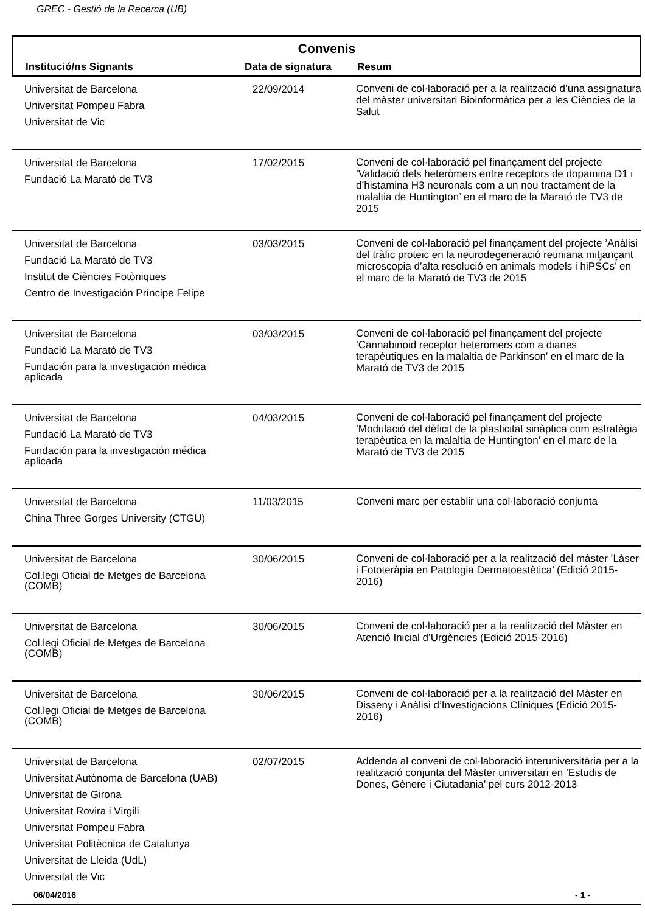GREC - Gestió de la Recerca (UB)
Convenis
| Institució/ns Signants | Data de signatura | Resum |
| --- | --- | --- |
| Universitat de Barcelona Universitat Pompeu Fabra Universitat de Vic | 22/09/2014 | Conveni de col·laboració per a la realització d’una assignatura del màster universitari Bioinformàtica per a les Ciències de la Salut |
| Universitat de Barcelona Fundació La Marató de TV3 | 17/02/2015 | Conveni de col·laboració pel finançament del projecte ’Validació dels heteròmers entre receptors de dopamina D1 i d’histamina H3 neuronals com a un nou tractament de la malaltia de Huntington’ en el marc de la Marató de TV3 de 2015 |
| Universitat de Barcelona Fundació La Marató de TV3 Institut de Ciències Fotòniques Centro de Investigación Príncipe Felipe | 03/03/2015 | Conveni de col·laboració pel finançament del projecte ’Anàlisi del tràfic proteic en la neurodegeneració retiniana mitjançant microscopia d’alta resolució en animals models i hiPSCs’ en el marc de la Marató de TV3 de 2015 |
| Universitat de Barcelona Fundació La Marató de TV3 Fundación para la investigación médica aplicada | 03/03/2015 | Conveni de col·laboració pel finançament del projecte ’Cannabinoid receptor heteromers com a dianes terapèutiques en la malaltia de Parkinson’ en el marc de la Marató de TV3 de 2015 |
| Universitat de Barcelona Fundació La Marató de TV3 Fundación para la investigación médica aplicada | 04/03/2015 | Conveni de col·laboració pel finançament del projecte ’Modulació del dèficit de la plasticitat sinàptica com estratègia terapèutica en la malaltia de Huntington’ en el marc de la Marató de TV3 de 2015 |
| Universitat de Barcelona China Three Gorges University (CTGU) | 11/03/2015 | Conveni marc per establir una col·laboració conjunta |
| Universitat de Barcelona Col.legi Oficial de Metges de Barcelona (COMB) | 30/06/2015 | Conveni de col·laboració per a la realització del màster ’Làser i Fototeràpia en Patologia Dermatoestètica’ (Edició 2015-2016) |
| Universitat de Barcelona Col.legi Oficial de Metges de Barcelona (COMB) | 30/06/2015 | Conveni de col·laboració per a la realització del Màster en Atenció Inicial d’Urgències (Edició 2015-2016) |
| Universitat de Barcelona Col.legi Oficial de Metges de Barcelona (COMB) | 30/06/2015 | Conveni de col·laboració per a la realització del Màster en Disseny i Anàlisi d’Investigacions Clíniques (Edició 2015-2016) |
| Universitat de Barcelona Universitat Autònoma de Barcelona (UAB) Universitat de Girona Universitat Rovira i Virgili Universitat Pompeu Fabra Universitat Politècnica de Catalunya Universitat de Lleida (UdL) Universitat de Vic | 02/07/2015 | Addenda al conveni de col·laboració interuniversitària per a la realització conjunta del Màster universitari en ’Estudis de Dones, Gènere i Ciutadania’ pel curs 2012-2013 |
06/04/2016 - 1 -